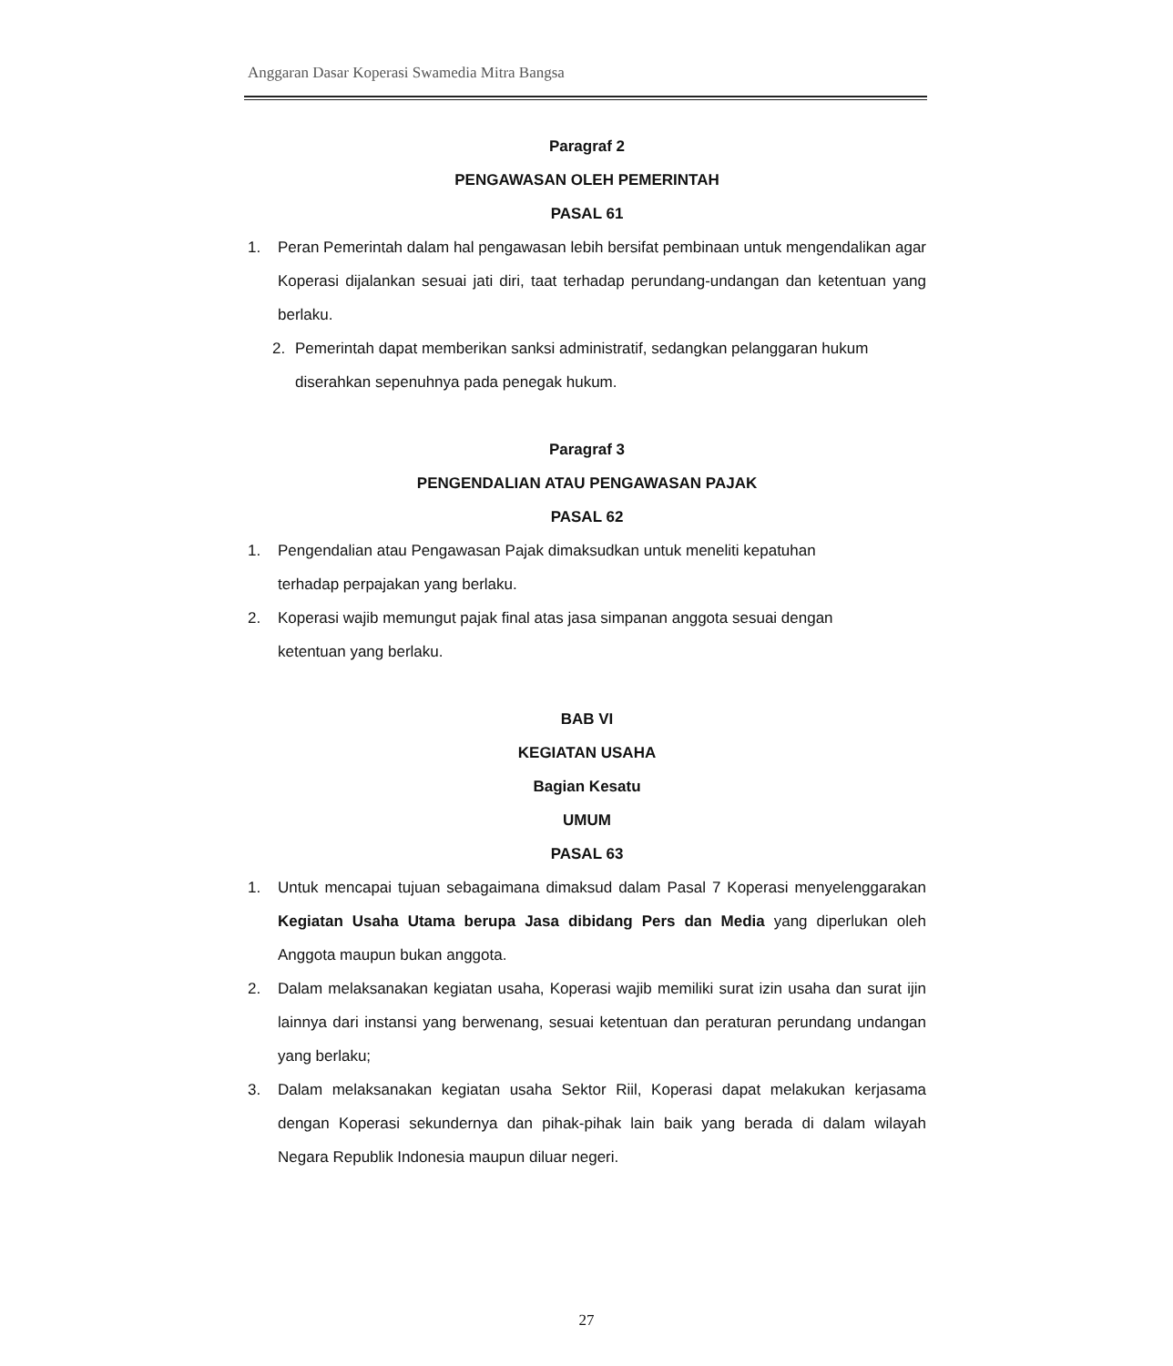Anggaran Dasar Koperasi Swamedia Mitra Bangsa
Paragraf 2
PENGAWASAN OLEH PEMERINTAH
PASAL 61
1. Peran Pemerintah dalam hal pengawasan lebih bersifat pembinaan untuk mengendalikan agar Koperasi dijalankan sesuai jati diri, taat terhadap perundang-undangan dan ketentuan yang berlaku.
2. Pemerintah dapat memberikan sanksi administratif, sedangkan pelanggaran hukum diserahkan sepenuhnya pada penegak hukum.
Paragraf 3
PENGENDALIAN ATAU PENGAWASAN PAJAK
PASAL 62
1. Pengendalian atau Pengawasan Pajak dimaksudkan untuk meneliti kepatuhan terhadap perpajakan yang berlaku.
2. Koperasi wajib memungut pajak final atas jasa simpanan anggota sesuai dengan ketentuan yang berlaku.
BAB VI
KEGIATAN USAHA
Bagian Kesatu
UMUM
PASAL 63
1. Untuk mencapai tujuan sebagaimana dimaksud dalam Pasal 7 Koperasi menyelenggarakan Kegiatan Usaha Utama berupa Jasa dibidang Pers dan Media yang diperlukan oleh Anggota maupun bukan anggota.
2. Dalam melaksanakan kegiatan usaha, Koperasi wajib memiliki surat izin usaha dan surat ijin lainnya dari instansi yang berwenang, sesuai ketentuan dan peraturan perundang undangan yang berlaku;
3. Dalam melaksanakan kegiatan usaha Sektor Riil, Koperasi dapat melakukan kerjasama dengan Koperasi sekundernya dan pihak-pihak lain baik yang berada di dalam wilayah Negara Republik Indonesia maupun diluar negeri.
27